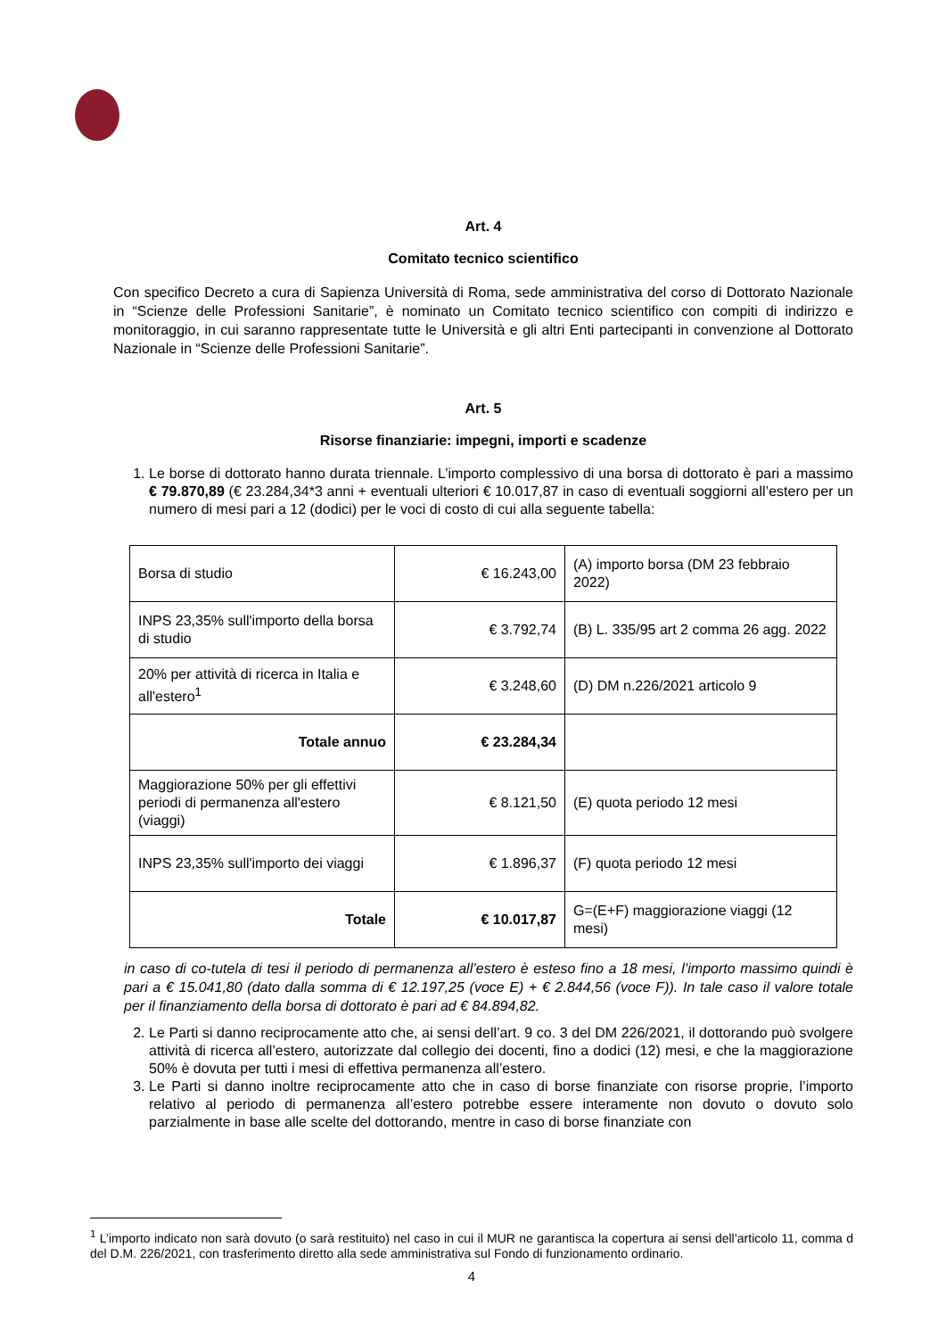Art. 4
Comitato tecnico scientifico
Con specifico Decreto a cura di Sapienza Università di Roma, sede amministrativa del corso di Dottorato Nazionale in “Scienze delle Professioni Sanitarie”, è nominato un Comitato tecnico scientifico con compiti di indirizzo e monitoraggio, in cui saranno rappresentate tutte le Università e gli altri Enti partecipanti in convenzione al Dottorato Nazionale in “Scienze delle Professioni Sanitarie”.
Art. 5
Risorse finanziarie: impegni, importi e scadenze
1. Le borse di dottorato hanno durata triennale. L’importo complessivo di una borsa di dottorato è pari a massimo € 79.870,89 (€ 23.284,34*3 anni + eventuali ulteriori € 10.017,87 in caso di eventuali soggiorni all’estero per un numero di mesi pari a 12 (dodici) per le voci di costo di cui alla seguente tabella:
| Borsa di studio | € 16.243,00 | (A) importo borsa (DM 23 febbraio 2022) |
| INPS 23,35% sull'importo della borsa di studio | € 3.792,74 | (B) L. 335/95 art 2 comma 26 agg. 2022 |
| 20% per attività di ricerca in Italia e all'estero<sup>1</sup> | € 3.248,60 | (D) DM n.226/2021 articolo 9 |
| Totale annuo | € 23.284,34 | |
| Maggiorazione 50% per gli effettivi periodi di permanenza all'estero (viaggi) | € 8.121,50 | (E) quota periodo 12 mesi |
| INPS 23,35% sull'importo dei viaggi | € 1.896,37 | (F) quota periodo 12 mesi |
| Totale | € 10.017,87 | G=(E+F) maggiorazione viaggi (12 mesi) |
in caso di co-tutela di tesi il periodo di permanenza all’estero è esteso fino a 18 mesi, l’importo massimo quindi è pari a € 15.041,80 (dato dalla somma di € 12.197,25 (voce E) + € 2.844,56 (voce F)). In tale caso il valore totale per il finanziamento della borsa di dottorato è pari ad € 84.894,82.
2. Le Parti si danno reciprocamente atto che, ai sensi dell’art. 9 co. 3 del DM 226/2021, il dottorando può svolgere attività di ricerca all’estero, autorizzate dal collegio dei docenti, fino a dodici (12) mesi, e che la maggiorazione 50% è dovuta per tutti i mesi di effettiva permanenza all’estero.
3. Le Parti si danno inoltre reciprocamente atto che in caso di borse finanziate con risorse proprie, l’importo relativo al periodo di permanenza all’estero potrebbe essere interamente non dovuto o dovuto solo parzialmente in base alle scelte del dottorando, mentre in caso di borse finanziate con
<sup>1</sup> L’importo indicato non sarà dovuto (o sarà restituito) nel caso in cui il MUR ne garantisca la copertura ai sensi dell’articolo 11, comma d del D.M. 226/2021, con trasferimento diretto alla sede amministrativa sul Fondo di funzionamento ordinario.
4